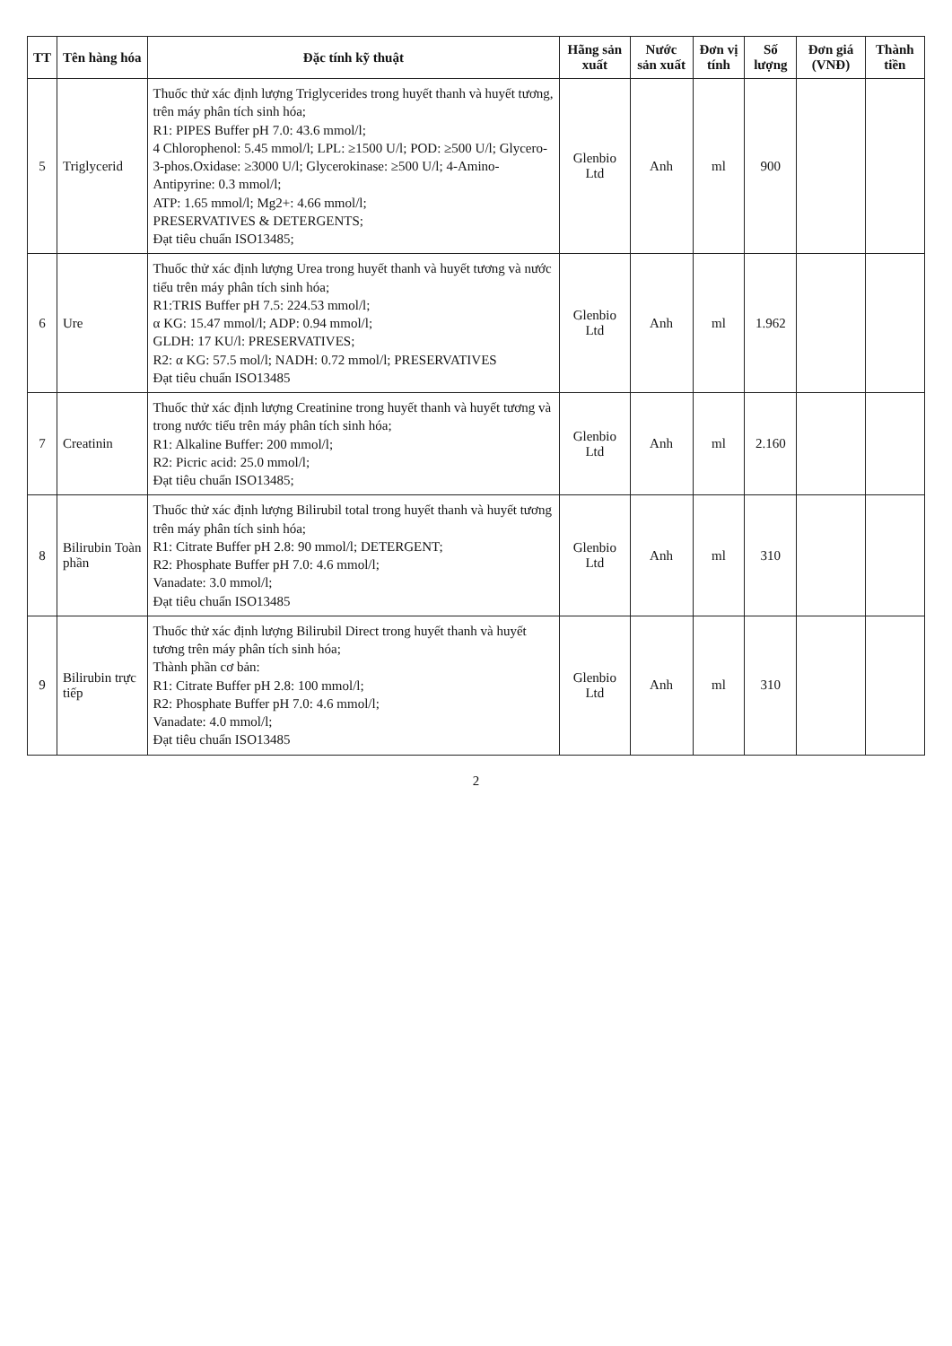| TT | Tên hàng hóa | Đặc tính kỹ thuật | Hãng sản xuất | Nước sản xuất | Đơn vị tính | Số lượng | Đơn giá (VNĐ) | Thành tiền |
| --- | --- | --- | --- | --- | --- | --- | --- | --- |
| 5 | Triglycerid | Thuốc thử xác định lượng Triglycerides trong huyết thanh và huyết tương, trên máy phân tích sinh hóa; R1: PIPES Buffer pH 7.0: 43.6 mmol/l; 4 Chlorophenol: 5.45 mmol/l; LPL: ≥1500 U/l; POD: ≥500 U/l; Glycero-3-phos.Oxidase: ≥3000 U/l; Glycerokinase: ≥500 U/l; 4-Amino-Antipyrine: 0.3 mmol/l; ATP: 1.65 mmol/l; Mg2+: 4.66 mmol/l; PRESERVATIVES & DETERGENTS; Đạt tiêu chuẩn ISO13485; | Glenbio Ltd | Anh | ml | 900 | | |
| 6 | Ure | Thuốc thử xác định lượng Urea trong huyết thanh và huyết tương và nước tiểu trên máy phân tích sinh hóa; R1:TRIS Buffer pH 7.5: 224.53 mmol/l; α KG: 15.47 mmol/l; ADP: 0.94 mmol/l; GLDH: 17 KU/l: PRESERVATIVES; R2: α KG: 57.5 mol/l; NADH: 0.72 mmol/l; PRESERVATIVES Đạt tiêu chuẩn ISO13485 | Glenbio Ltd | Anh | ml | 1.962 | | |
| 7 | Creatinin | Thuốc thử xác định lượng Creatinine trong huyết thanh và huyết tương và trong nước tiểu trên máy phân tích sinh hóa; R1: Alkaline Buffer: 200 mmol/l; R2: Picric acid: 25.0 mmol/l; Đạt tiêu chuẩn ISO13485; | Glenbio Ltd | Anh | ml | 2.160 | | |
| 8 | Bilirubin Toàn phần | Thuốc thử xác định lượng Bilirubil total trong huyết thanh và huyết tương trên máy phân tích sinh hóa; R1: Citrate Buffer pH 2.8: 90 mmol/l; DETERGENT; R2: Phosphate Buffer pH 7.0: 4.6 mmol/l; Vanadate: 3.0 mmol/l; Đạt tiêu chuẩn ISO13485 | Glenbio Ltd | Anh | ml | 310 | | |
| 9 | Bilirubin trực tiếp | Thuốc thử xác định lượng Bilirubil Direct trong huyết thanh và huyết tương trên máy phân tích sinh hóa; Thành phần cơ bản: R1: Citrate Buffer pH 2.8: 100 mmol/l; R2: Phosphate Buffer pH 7.0: 4.6 mmol/l; Vanadate: 4.0 mmol/l; Đạt tiêu chuẩn ISO13485 | Glenbio Ltd | Anh | ml | 310 | | |
2